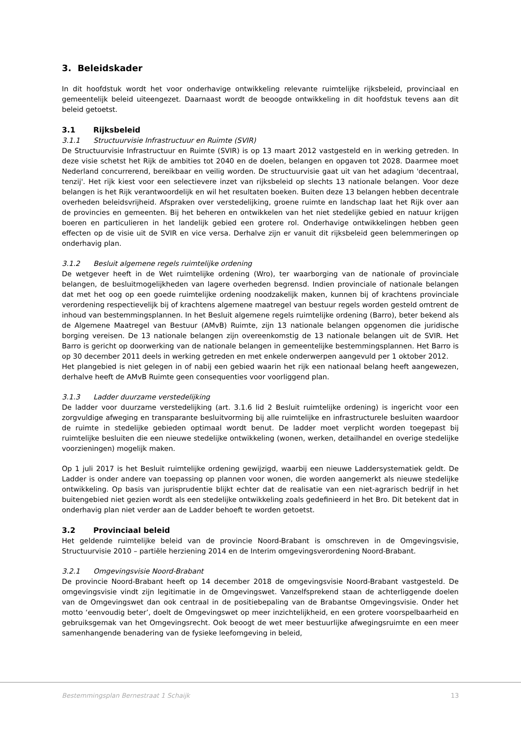3. Beleidskader
In dit hoofdstuk wordt het voor onderhavige ontwikkeling relevante ruimtelijke rijksbeleid, provinciaal en gemeentelijk beleid uiteengezet. Daarnaast wordt de beoogde ontwikkeling in dit hoofdstuk tevens aan dit beleid getoetst.
3.1 Rijksbeleid
3.1.1 Structuurvisie Infrastructuur en Ruimte (SVIR)
De Structuurvisie Infrastructuur en Ruimte (SVIR) is op 13 maart 2012 vastgesteld en in werking getreden. In deze visie schetst het Rijk de ambities tot 2040 en de doelen, belangen en opgaven tot 2028. Daarmee moet Nederland concurrerend, bereikbaar en veilig worden. De structuurvisie gaat uit van het adagium 'decentraal, tenzij'. Het rijk kiest voor een selectievere inzet van rijksbeleid op slechts 13 nationale belangen. Voor deze belangen is het Rijk verantwoordelijk en wil het resultaten boeken. Buiten deze 13 belangen hebben decentrale overheden beleidsvrijheid. Afspraken over verstedelijking, groene ruimte en landschap laat het Rijk over aan de provincies en gemeenten. Bij het beheren en ontwikkelen van het niet stedelijke gebied en natuur krijgen boeren en particulieren in het landelijk gebied een grotere rol. Onderhavige ontwikkelingen hebben geen effecten op de visie uit de SVIR en vice versa. Derhalve zijn er vanuit dit rijksbeleid geen belemmeringen op onderhavig plan.
3.1.2 Besluit algemene regels ruimtelijke ordening
De wetgever heeft in de Wet ruimtelijke ordening (Wro), ter waarborging van de nationale of provinciale belangen, de besluitmogelijkheden van lagere overheden begrensd. Indien provinciale of nationale belangen dat met het oog op een goede ruimtelijke ordening noodzakelijk maken, kunnen bij of krachtens provinciale verordening respectievelijk bij of krachtens algemene maatregel van bestuur regels worden gesteld omtrent de inhoud van bestemmingsplannen. In het Besluit algemene regels ruimtelijke ordening (Barro), beter bekend als de Algemene Maatregel van Bestuur (AMvB) Ruimte, zijn 13 nationale belangen opgenomen die juridische borging vereisen. De 13 nationale belangen zijn overeenkomstig de 13 nationale belangen uit de SVIR. Het Barro is gericht op doorwerking van de nationale belangen in gemeentelijke bestemmingsplannen. Het Barro is op 30 december 2011 deels in werking getreden en met enkele onderwerpen aangevuld per 1 oktober 2012.
Het plangebied is niet gelegen in of nabij een gebied waarin het rijk een nationaal belang heeft aangewezen, derhalve heeft de AMvB Ruimte geen consequenties voor voorliggend plan.
3.1.3 Ladder duurzame verstedelijking
De ladder voor duurzame verstedelijking (art. 3.1.6 lid 2 Besluit ruimtelijke ordening) is ingericht voor een zorgvuldige afweging en transparante besluitvorming bij alle ruimtelijke en infrastructurele besluiten waardoor de ruimte in stedelijke gebieden optimaal wordt benut. De ladder moet verplicht worden toegepast bij ruimtelijke besluiten die een nieuwe stedelijke ontwikkeling (wonen, werken, detailhandel en overige stedelijke voorzieningen) mogelijk maken.
Op 1 juli 2017 is het Besluit ruimtelijke ordening gewijzigd, waarbij een nieuwe Laddersystematiek geldt. De Ladder is onder andere van toepassing op plannen voor wonen, die worden aangemerkt als nieuwe stedelijke ontwikkeling. Op basis van jurisprudentie blijkt echter dat de realisatie van een niet-agrarisch bedrijf in het buitengebied niet gezien wordt als een stedelijke ontwikkeling zoals gedefinieerd in het Bro. Dit betekent dat in onderhavig plan niet verder aan de Ladder behoeft te worden getoetst.
3.2 Provinciaal beleid
Het geldende ruimtelijke beleid van de provincie Noord-Brabant is omschreven in de Omgevingsvisie, Structuurvisie 2010 – partiële herziening 2014 en de Interim omgevingsverordening Noord-Brabant.
3.2.1 Omgevingsvisie Noord-Brabant
De provincie Noord-Brabant heeft op 14 december 2018 de omgevingsvisie Noord-Brabant vastgesteld. De omgevingsvisie vindt zijn legitimatie in de Omgevingswet. Vanzelfsprekend staan de achterliggende doelen van de Omgevingswet dan ook centraal in de positiebepaling van de Brabantse Omgevingsvisie. Onder het motto ‘eenvoudig beter’, doelt de Omgevingswet op meer inzichtelijkheid, en een grotere voorspelbaarheid en gebruiksgemak van het Omgevingsrecht. Ook beoogt de wet meer bestuurlijke afwegingsruimte en een meer samenhangende benadering van de fysieke leefomgeving in beleid,
Bestemmingsplan Bernestraat 1 Schaijk
13